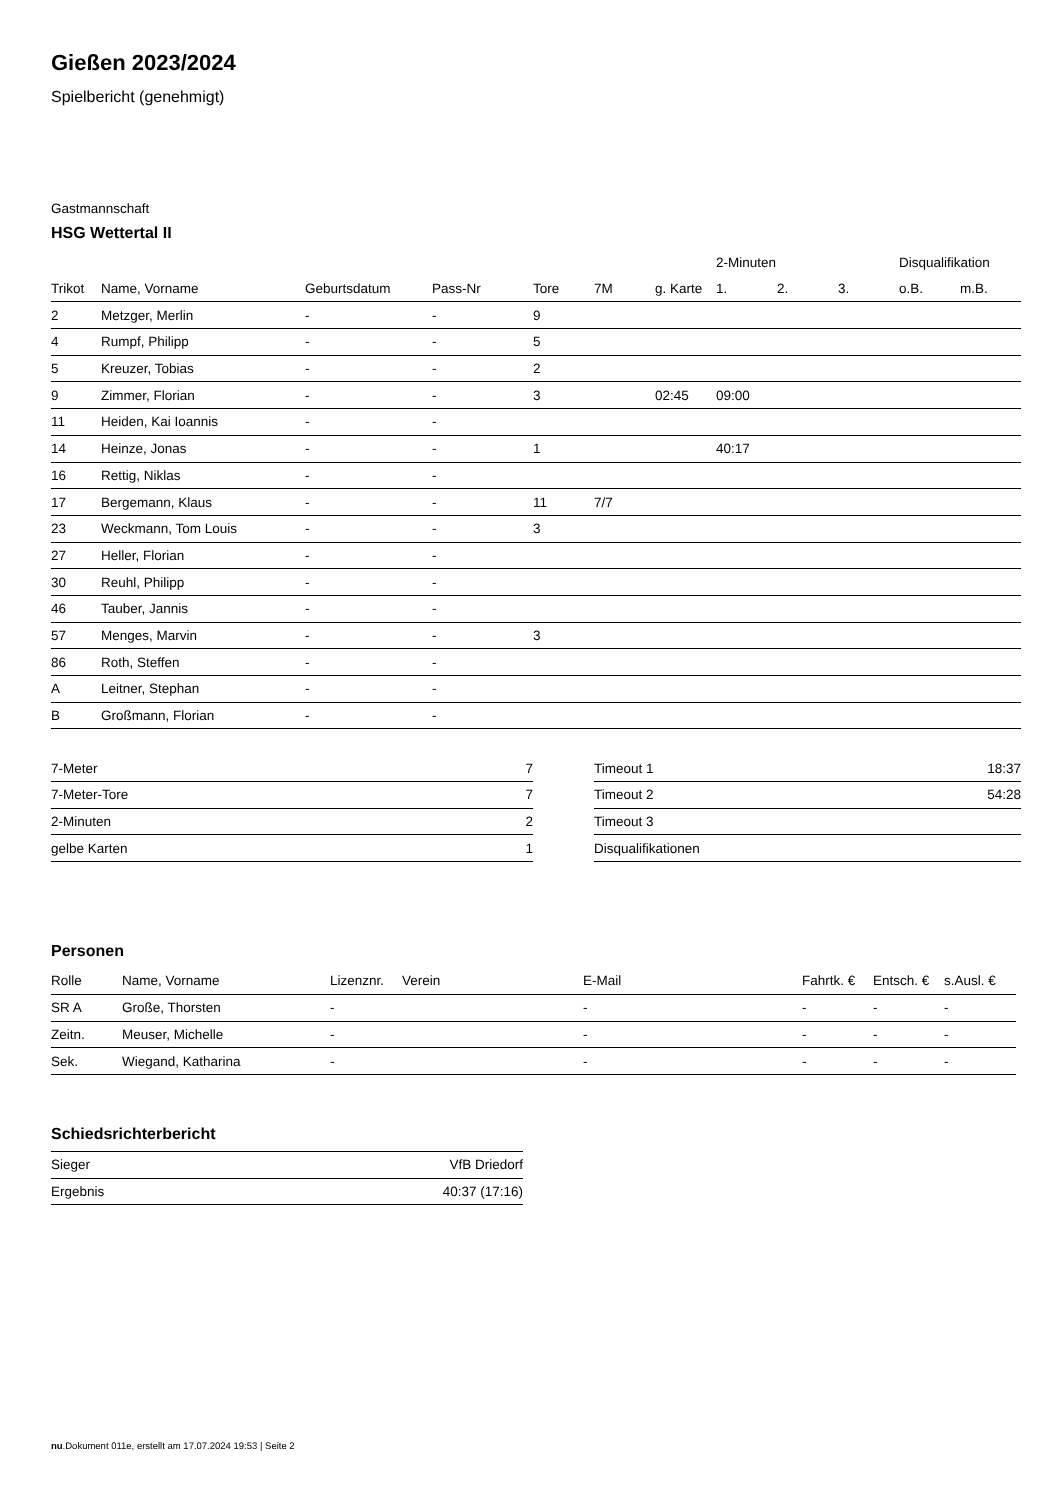Gießen 2023/2024
Spielbericht (genehmigt)
Gastmannschaft
HSG Wettertal II
| | | | | | | | 2-Minuten | | | Disqualifikation | |
| --- | --- | --- | --- | --- | --- | --- | --- | --- | --- | --- | --- |
| Trikot | Name, Vorname | Geburtsdatum | Pass-Nr | Tore | 7M | g. Karte | 1. | 2. | 3. | o.B. | m.B. |
| 2 | Metzger, Merlin | - | - | 9 | | | | | | | |
| 4 | Rumpf, Philipp | - | - | 5 | | | | | | | |
| 5 | Kreuzer, Tobias | - | - | 2 | | | | | | | |
| 9 | Zimmer, Florian | - | - | 3 | | 02:45 | 09:00 | | | | |
| 11 | Heiden, Kai Ioannis | - | - | | | | | | | | |
| 14 | Heinze, Jonas | - | - | 1 | | | 40:17 | | | | |
| 16 | Rettig, Niklas | - | - | | | | | | | | |
| 17 | Bergemann, Klaus | - | - | 11 | 7/7 | | | | | | |
| 23 | Weckmann, Tom Louis | - | - | 3 | | | | | | | |
| 27 | Heller, Florian | - | - | | | | | | | | |
| 30 | Reuhl, Philipp | - | - | | | | | | | | |
| 46 | Tauber, Jannis | - | - | | | | | | | | |
| 57 | Menges, Marvin | - | - | 3 | | | | | | | |
| 86 | Roth, Steffen | - | - | | | | | | | | |
| A | Leitner, Stephan | - | - | | | | | | | | |
| B | Großmann, Florian | - | - | | | | | | | | |
| 7-Meter | 7 |
| 7-Meter-Tore | 7 |
| 2-Minuten | 2 |
| gelbe Karten | 1 |
| Timeout 1 | 18:37 |
| Timeout 2 | 54:28 |
| Timeout 3 | |
| Disqualifikationen | |
Personen
| Rolle | Name, Vorname | Lizenznr. | Verein | E-Mail | Fahrtk. € | Entsch. € | s.Ausl. € |
| --- | --- | --- | --- | --- | --- | --- | --- |
| SR A | Große, Thorsten | - | | - | - | - | - |
| Zeitn. | Meuser, Michelle | - | | - | - | - | - |
| Sek. | Wiegand, Katharina | - | | - | - | - | - |
Schiedsrichterbericht
| Sieger | VfB Driedorf |
| Ergebnis | 40:37 (17:16) |
nu.Dokument 011e, erstellt am 17.07.2024 19:53 | Seite 2